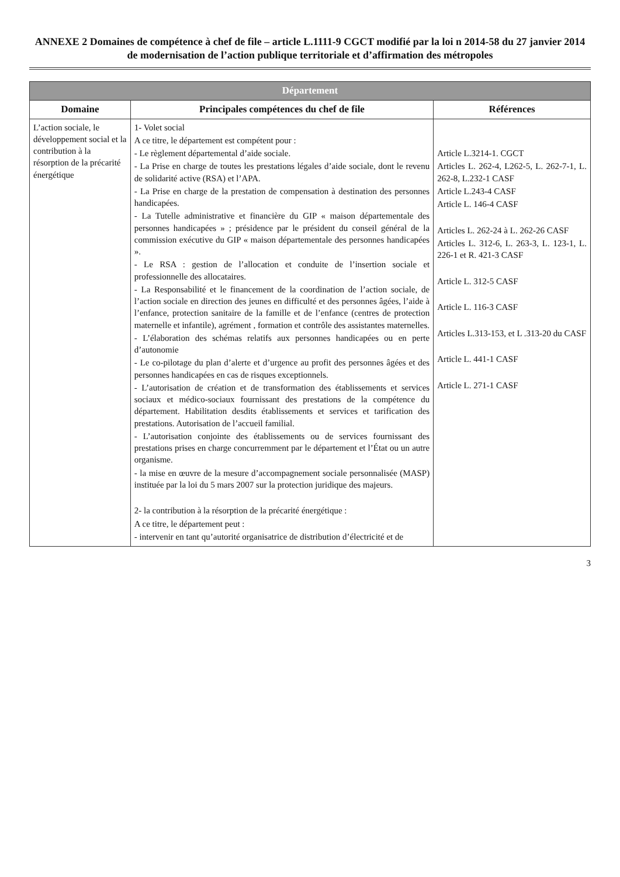ANNEXE 2 Domaines de compétence à chef de file – article L.1111-9 CGCT modifié par la loi n 2014-58 du 27 janvier 2014 de modernisation de l’action publique territoriale et d’affirmation des métropoles
| Département | | |
| --- | --- | --- |
| Domaine | Principales compétences du chef de file | Références |
| L’action sociale, le développement social et la contribution à la résorption de la précarité énergétique | 1- Volet social A ce titre, le département est compétent pour : - Le règlement départemental d’aide sociale. - La Prise en charge de toutes les prestations légales d’aide sociale, dont le revenu de solidarité active (RSA) et l’APA. - La Prise en charge de la prestation de compensation à destination des personnes handicapées. - La Tutelle administrative et financière du GIP « maison départementale des personnes handicapées » ; présidence par le président du conseil général de la commission exécutive du GIP « maison départementale des personnes handicapées ». - Le RSA : gestion de l’allocation et conduite de l’insertion sociale et professionnelle des allocataires. - La Responsabilité et le financement de la coordination de l’action sociale, de l’action sociale en direction des jeunes en difficulté et des personnes âgées, l’aide à l’enfance, protection sanitaire de la famille et de l’enfance (centres de protection maternelle et infantile), agrément , formation et contrôle des assistantes maternelles. - L’élaboration des schémas relatifs aux personnes handicapées ou en perte d’autonomie - Le co-pilotage du plan d’alerte et d’urgence au profit des personnes âgées et des personnes handicapées en cas de risques exceptionnels. - L’autorisation de création et de transformation des établissements et services sociaux et médico-sociaux fournissant des prestations de la compétence du département. Habilitation desdits établissements et services et tarification des prestations. Autorisation de l’accueil familial. - L’autorisation conjointe des établissements ou de services fournissant des prestations prises en charge concurremment par le département et l’État ou un autre organisme. - la mise en œuvre de la mesure d’accompagnement sociale personnalisée (MASP) instituée par la loi du 5 mars 2007 sur la protection juridique des majeurs. 2- la contribution à la résorption de la précarité énergétique : A ce titre, le département peut : - intervenir en tant qu’autorité organisatrice de distribution d’électricité et de | Article L.3214-1. CGCT Articles L. 262-4, L262-5, L. 262-7-1, L. 262-8, L.232-1 CASF Article L.243-4 CASF Article L. 146-4 CASF Articles L. 262-24 à L. 262-26 CASF Articles L. 312-6, L. 263-3, L. 123-1, L. 226-1 et R. 421-3 CASF Article L. 312-5 CASF Article L. 116-3 CASF Articles L.313-153, et L .313-20 du CASF Article L. 441-1 CASF Article L. 271-1 CASF |
3